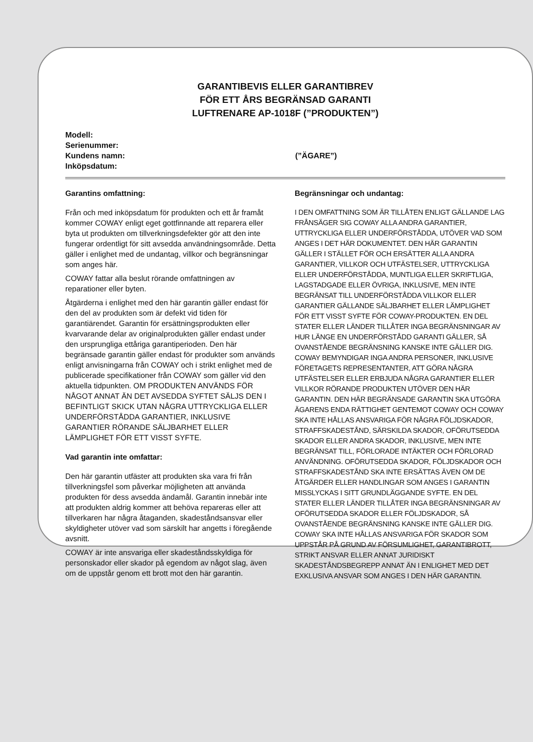GARANTIBEVIS ELLER GARANTIBREV
FÖR ETT ÅRS BEGRÄNSAD GARANTI
LUFTRENARE AP-1018F (”PRODUKTEN”)
Modell:
Serienummer:
Kundens namn: (”ÄGARE”)
Inköpsdatum:
Garantins omfattning:
Från och med inköpsdatum för produkten och ett år framåt kommer COWAY enligt eget gottfinnande att reparera eller byta ut produkten om tillverkningsdefekter gör att den inte fungerar ordentligt för sitt avsedda användningsområde. Detta gäller i enlighet med de undantag, villkor och begränsningar som anges här.
COWAY fattar alla beslut rörande omfattningen av reparationer eller byten.
Åtgärderna i enlighet med den här garantin gäller endast för den del av produkten som är defekt vid tiden för garantiärendet. Garantin för ersättningsprodukten eller kvarvarande delar av originalprodukten gäller endast under den ursprungliga ettåriga garantiperioden. Den här begränsade garantin gäller endast för produkter som används enligt anvisningarna från COWAY och i strikt enlighet med de publicerade specifikationer från COWAY som gäller vid den aktuella tidpunkten. OM PRODUKTEN ANVÄNDS FÖR NÅGOT ANNAT ÄN DET AVSEDDA SYFTET SÄLJS DEN I BEFINTLIGT SKICK UTAN NÅGRA UTTRYCKLIGA ELLER UNDERFÖRSTÅDDA GARANTIER, INKLUSIVE GARANTIER RÖRANDE SÄLJBARHET ELLER LÄMPLIGHET FÖR ETT VISST SYFTE.
Vad garantin inte omfattar:
Den här garantin utfäster att produkten ska vara fri från tillverkningsfel som påverkar möjligheten att använda produkten för dess avsedda ändamål. Garantin innebär inte att produkten aldrig kommer att behöva repareras eller att tillverkaren har några åtaganden, skadeståndsansvar eller skyldigheter utöver vad som särskilt har angetts i föregående avsnitt.
COWAY är inte ansvariga eller skadeståndsskyldiga för personskador eller skador på egendom av något slag, även om de uppstår genom ett brott mot den här garantin.
Begränsningar och undantag:
I DEN OMFATTNING SOM ÄR TILLÅTEN ENLIGT GÄLLANDE LAG FRÅNSÄGER SIG COWAY ALLA ANDRA GARANTIER, UTTRYCKLIGA ELLER UNDERFÖRSTÅDDA, UTÖVER VAD SOM ANGES I DET HÄR DOKUMENTET. DEN HÄR GARANTIN GÄLLER I STÄLLET FÖR OCH ERSÄTTER ALLA ANDRA GARANTIER, VILLKOR OCH UTFÄSTELSER, UTTRYCKLIGA ELLER UNDERFÖRSTÅDDA, MUNTLIGA ELLER SKRIFTLIGA, LAGSTADGADE ELLER ÖVRIGA, INKLUSIVE, MEN INTE BEGRÄNSAT TILL UNDERFÖRSTÅDDA VILLKOR ELLER GARANTIER GÄLLANDE SÄLJBARHET ELLER LÄMPLIGHET FÖR ETT VISST SYFTE FÖR COWAY-PRODUKTEN. EN DEL STATER ELLER LÄNDER TILLÅTER INGA BEGRÄNSNINGAR AV HUR LÄNGE EN UNDERFÖRSTÅDD GARANTI GÄLLER, SÅ OVANSTÅENDE BEGRÄNSNING KANSKE INTE GÄLLER DIG. COWAY BEMYNDIGAR INGA ANDRA PERSONER, INKLUSIVE FÖRETAGETS REPRESENTANTER, ATT GÖRA NÅGRA UTFÄSTELSER ELLER ERBJUDA NÅGRA GARANTIER ELLER VILLKOR RÖRANDE PRODUKTEN UTÖVER DEN HÄR GARANTIN. DEN HÄR BEGRÄNSADE GARANTIN SKA UTGÖRA ÄGARENS ENDA RÄTTIGHET GENTEMOT COWAY OCH COWAY SKA INTE HÅLLAS ANSVARIGA FÖR NÅGRA FÖLJDSKADOR, STRAFFSKADESTÅND, SÄRSKILDA SKADOR, OFÖRUTSEDDA SKADOR ELLER ANDRA SKADOR, INKLUSIVE, MEN INTE BEGRÄNSAT TILL, FÖRLORADE INTÄKTER OCH FÖRLORAD ANVÄNDNING. OFÖRUTSEDDA SKADOR, FÖLJDSKADOR OCH STRAFFSKADESTÅND SKA INTE ERSÄTTAS ÄVEN OM DE ÅTGÄRDER ELLER HANDLINGAR SOM ANGES I GARANTIN MISSLYCKAS I SITT GRUNDLÄGGANDE SYFTE. EN DEL STATER ELLER LÄNDER TILLÅTER INGA BEGRÄNSNINGAR AV OFÖRUTSEDDA SKADOR ELLER FÖLJDSKADOR, SÅ OVANSTÅENDE BEGRÄNSNING KANSKE INTE GÄLLER DIG. COWAY SKA INTE HÅLLAS ANSVARIGA FÖR SKADOR SOM UPPSTÅR PÅ GRUND AV FÖRSUMLIGHET, GARANTIBROTT, STRIKT ANSVAR ELLER ANNAT JURIDISKT SKADESTÅNDSBEGREPP ANNAT ÄN I ENLIGHET MED DET EXKLUSIVA ANSVAR SOM ANGES I DEN HÄR GARANTIN.